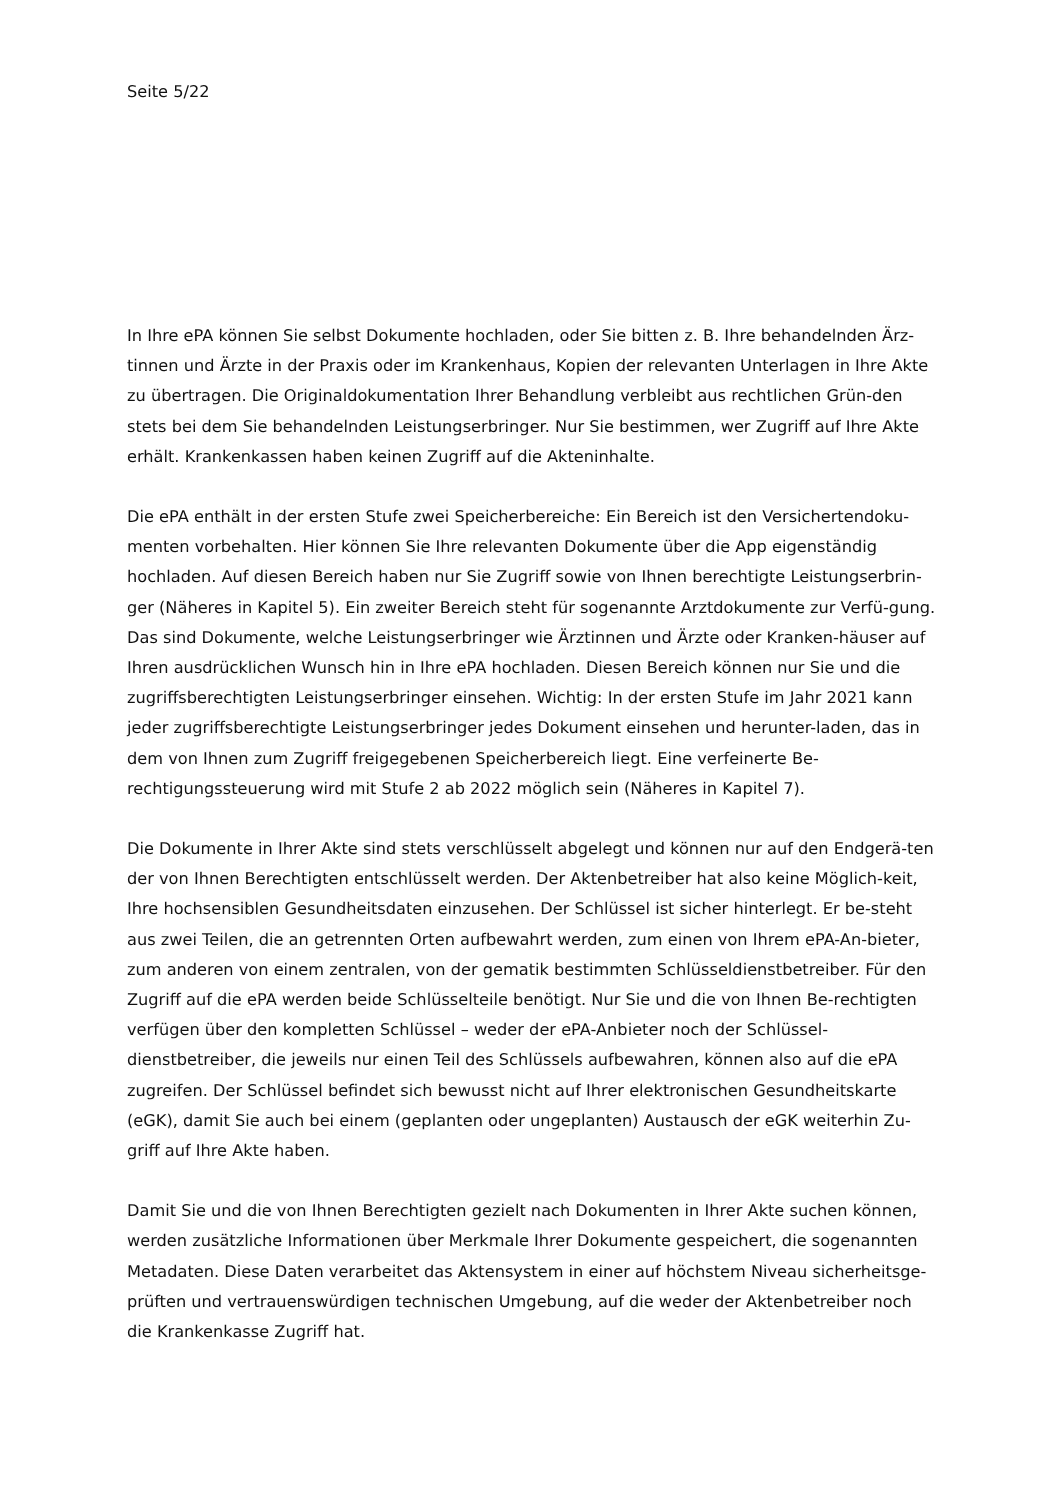Seite 5/22
In Ihre ePA können Sie selbst Dokumente hochladen, oder Sie bitten z. B. Ihre behandelnden Ärz-tinnen und Ärzte in der Praxis oder im Krankenhaus, Kopien der relevanten Unterlagen in Ihre Akte zu übertragen. Die Originaldokumentation Ihrer Behandlung verbleibt aus rechtlichen Grün-den stets bei dem Sie behandelnden Leistungserbringer. Nur Sie bestimmen, wer Zugriff auf Ihre Akte erhält. Krankenkassen haben keinen Zugriff auf die Akteninhalte.
Die ePA enthält in der ersten Stufe zwei Speicherbereiche: Ein Bereich ist den Versichertendoku-menten vorbehalten. Hier können Sie Ihre relevanten Dokumente über die App eigenständig hochladen. Auf diesen Bereich haben nur Sie Zugriff sowie von Ihnen berechtigte Leistungserbrin-ger (Näheres in Kapitel 5). Ein zweiter Bereich steht für sogenannte Arztdokumente zur Verfü-gung. Das sind Dokumente, welche Leistungserbringer wie Ärztinnen und Ärzte oder Kranken-häuser auf Ihren ausdrücklichen Wunsch hin in Ihre ePA hochladen. Diesen Bereich können nur Sie und die zugriffsberechtigten Leistungserbringer einsehen. Wichtig: In der ersten Stufe im Jahr 2021 kann jeder zugriffsberechtigte Leistungserbringer jedes Dokument einsehen und herunter-laden, das in dem von Ihnen zum Zugriff freigegebenen Speicherbereich liegt. Eine verfeinerte Be-rechtigungssteuerung wird mit Stufe 2 ab 2022 möglich sein (Näheres in Kapitel 7).
Die Dokumente in Ihrer Akte sind stets verschlüsselt abgelegt und können nur auf den Endgerä-ten der von Ihnen Berechtigten entschlüsselt werden. Der Aktenbetreiber hat also keine Möglich-keit, Ihre hochsensiblen Gesundheitsdaten einzusehen. Der Schlüssel ist sicher hinterlegt. Er be-steht aus zwei Teilen, die an getrennten Orten aufbewahrt werden, zum einen von Ihrem ePA-An-bieter, zum anderen von einem zentralen, von der gematik bestimmten Schlüsseldienstbetreiber. Für den Zugriff auf die ePA werden beide Schlüsselteile benötigt. Nur Sie und die von Ihnen Be-rechtigten verfügen über den kompletten Schlüssel – weder der ePA-Anbieter noch der Schlüssel-dienstbetreiber, die jeweils nur einen Teil des Schlüssels aufbewahren, können also auf die ePA zugreifen. Der Schlüssel befindet sich bewusst nicht auf Ihrer elektronischen Gesundheitskarte (eGK), damit Sie auch bei einem (geplanten oder ungeplanten) Austausch der eGK weiterhin Zu-griff auf Ihre Akte haben.
Damit Sie und die von Ihnen Berechtigten gezielt nach Dokumenten in Ihrer Akte suchen können, werden zusätzliche Informationen über Merkmale Ihrer Dokumente gespeichert, die sogenannten Metadaten. Diese Daten verarbeitet das Aktensystem in einer auf höchstem Niveau sicherheitsge-prüften und vertrauenswürdigen technischen Umgebung, auf die weder der Aktenbetreiber noch die Krankenkasse Zugriff hat.